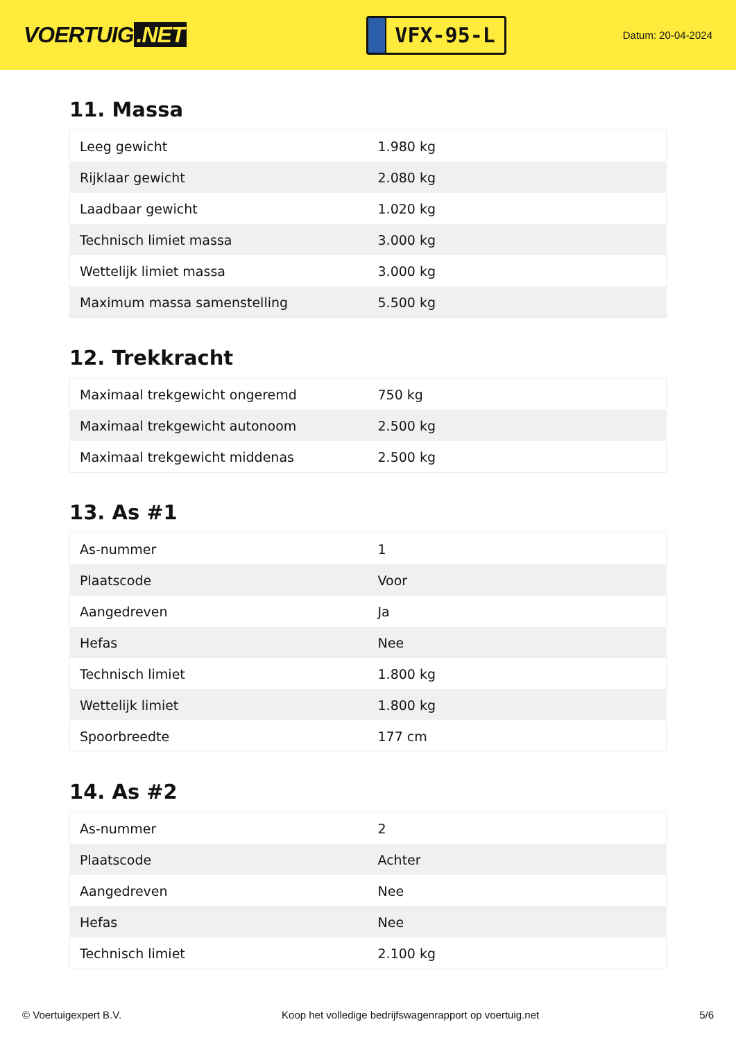VOERTUIG.NET
VFX-95-L
Datum: 20-04-2024
11. Massa
| Leeg gewicht | 1.980 kg |
| Rijklaar gewicht | 2.080 kg |
| Laadbaar gewicht | 1.020 kg |
| Technisch limiet massa | 3.000 kg |
| Wettelijk limiet massa | 3.000 kg |
| Maximum massa samenstelling | 5.500 kg |
12. Trekkracht
| Maximaal trekgewicht ongeremd | 750 kg |
| Maximaal trekgewicht autonoom | 2.500 kg |
| Maximaal trekgewicht middenas | 2.500 kg |
13. As #1
| As-nummer | 1 |
| Plaatscode | Voor |
| Aangedreven | Ja |
| Hefas | Nee |
| Technisch limiet | 1.800 kg |
| Wettelijk limiet | 1.800 kg |
| Spoorbreedte | 177 cm |
14. As #2
| As-nummer | 2 |
| Plaatscode | Achter |
| Aangedreven | Nee |
| Hefas | Nee |
| Technisch limiet | 2.100 kg |
© Voertuigexpert B.V. Koop het volledige bedrijfswagenrapport op voertuig.net 5/6